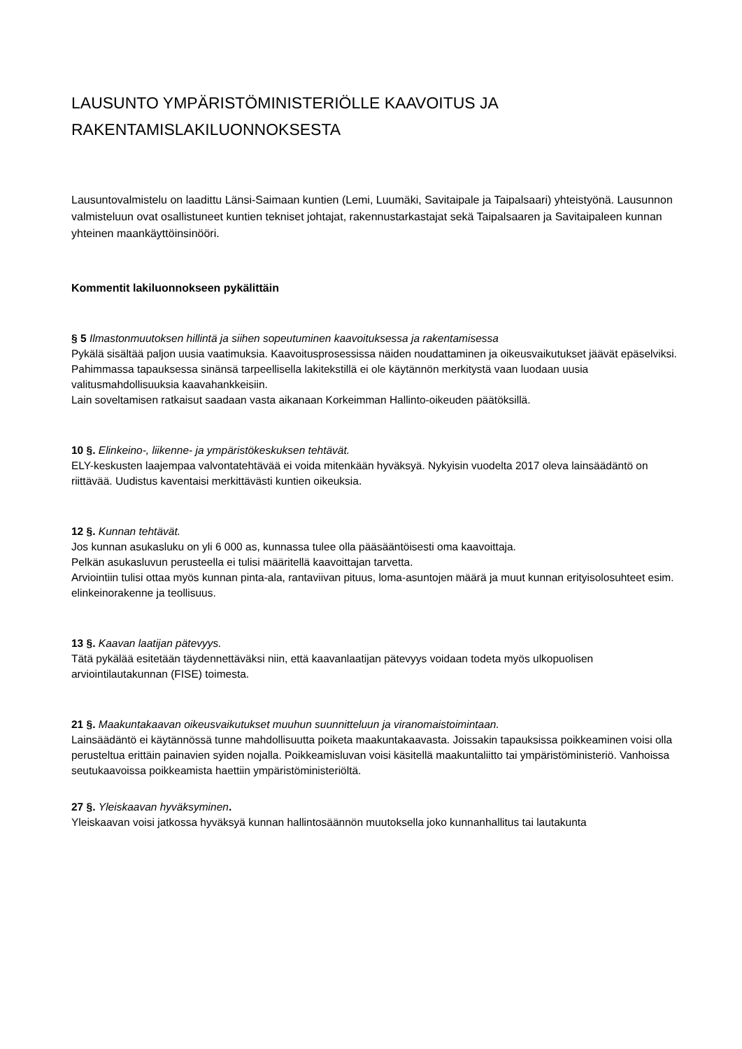LAUSUNTO YMPÄRISTÖMINISTERIÖLLE KAAVOITUS JA
RAKENTAMISLAKILUONNOKSESTA
Lausuntovalmistelu on laadittu Länsi-Saimaan kuntien (Lemi, Luumäki, Savitaipale ja Taipalsaari) yhteistyönä. Lausunnon valmisteluun ovat osallistuneet kuntien tekniset johtajat, rakennustarkastajat sekä Taipalsaaren ja Savitaipaleen kunnan yhteinen maankäyttöinsinööri.
Kommentit lakiluonnokseen pykälittäin
§ 5 Ilmastonmuutoksen hillintä ja siihen sopeutuminen kaavoituksessa ja rakentamisessa
Pykälä sisältää paljon uusia vaatimuksia. Kaavoitusprosessissa näiden noudattaminen ja oikeusvaikutukset jäävät epäselviksi. Pahimmassa tapauksessa sinänsä tarpeellisella lakitekstillä ei ole käytännön merkitystä vaan luodaan uusia valitusmahdollisuuksia kaavahankkeisiin.
Lain soveltamisen ratkaisut saadaan vasta aikanaan Korkeimman Hallinto-oikeuden päätöksillä.
10 §. Elinkeino-, liikenne- ja ympäristökeskuksen tehtävät.
ELY-keskusten laajempaa valvontatehtävää ei voida mitenkään hyväksyä. Nykyisin vuodelta 2017 oleva lainsäädäntö on riittävää. Uudistus kaventaisi merkittävästi kuntien oikeuksia.
12 §. Kunnan tehtävät.
Jos kunnan asukasluku on yli 6 000 as, kunnassa tulee olla pääsääntöisesti oma kaavoittaja.
Pelkän asukasluvun perusteella ei tulisi määritellä kaavoittajan tarvetta.
Arviointiin tulisi ottaa myös kunnan pinta-ala, rantaviivan pituus, loma-asuntojen määrä ja muut kunnan erityisolosuhteet esim. elinkeinorakenne ja teollisuus.
13 §. Kaavan laatijan pätevyys.
Tätä pykälää esitetään täydennettäväksi niin, että kaavanlaatijan pätevyys voidaan todeta myös ulkopuolisen arviointilautakunnan (FISE) toimesta.
21 §. Maakuntakaavan oikeusvaikutukset muuhun suunnitteluun ja viranomaistoimintaan.
Lainsäädäntö ei käytännössä tunne mahdollisuutta poiketa maakuntakaavasta. Joissakin tapauksissa poikkeaminen voisi olla perusteltua erittäin painavien syiden nojalla. Poikkeamisluvan voisi käsitellä maakuntaliitto tai ympäristöministeriö. Vanhoissa seutukaavoissa poikkeamista haettiin ympäristöministeriöltä.
27 §. Yleiskaavan hyväksyminen.
Yleiskaavan voisi jatkossa hyväksyä kunnan hallintosäännön muutoksella joko kunnanhallitus tai lautakunta